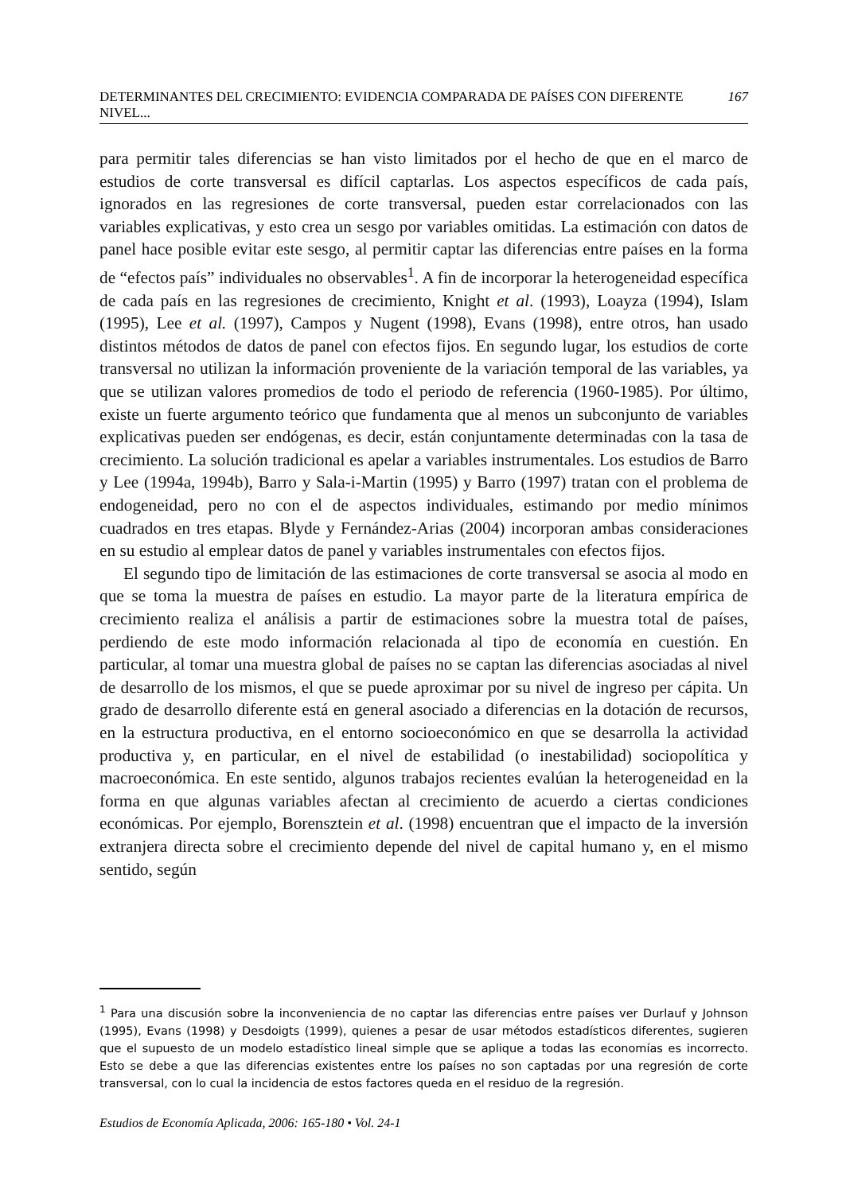DETERMINANTES DEL CRECIMIENTO: EVIDENCIA COMPARADA DE PAÍSES CON DIFERENTE NIVEL... 167
para permitir tales diferencias se han visto limitados por el hecho de que en el marco de estudios de corte transversal es difícil captarlas. Los aspectos específicos de cada país, ignorados en las regresiones de corte transversal, pueden estar correlacionados con las variables explicativas, y esto crea un sesgo por variables omitidas. La estimación con datos de panel hace posible evitar este sesgo, al permitir captar las diferencias entre países en la forma de “efectos país” individuales no observables<sup>1</sup>. A fin de incorporar la heterogeneidad específica de cada país en las regresiones de crecimiento, Knight et al. (1993), Loayza (1994), Islam (1995), Lee et al. (1997), Campos y Nugent (1998), Evans (1998), entre otros, han usado distintos métodos de datos de panel con efectos fijos. En segundo lugar, los estudios de corte transversal no utilizan la información proveniente de la variación temporal de las variables, ya que se utilizan valores promedios de todo el periodo de referencia (1960-1985). Por último, existe un fuerte argumento teórico que fundamenta que al menos un subconjunto de variables explicativas pueden ser endógenas, es decir, están conjuntamente determinadas con la tasa de crecimiento. La solución tradicional es apelar a variables instrumentales. Los estudios de Barro y Lee (1994a, 1994b), Barro y Sala-i-Martin (1995) y Barro (1997) tratan con el problema de endogeneidad, pero no con el de aspectos individuales, estimando por medio mínimos cuadrados en tres etapas. Blyde y Fernández-Arias (2004) incorporan ambas consideraciones en su estudio al emplear datos de panel y variables instrumentales con efectos fijos.
El segundo tipo de limitación de las estimaciones de corte transversal se asocia al modo en que se toma la muestra de países en estudio. La mayor parte de la literatura empírica de crecimiento realiza el análisis a partir de estimaciones sobre la muestra total de países, perdiendo de este modo información relacionada al tipo de economía en cuestión. En particular, al tomar una muestra global de países no se captan las diferencias asociadas al nivel de desarrollo de los mismos, el que se puede aproximar por su nivel de ingreso per cápita. Un grado de desarrollo diferente está en general asociado a diferencias en la dotación de recursos, en la estructura productiva, en el entorno socioeconómico en que se desarrolla la actividad productiva y, en particular, en el nivel de estabilidad (o inestabilidad) sociopolítica y macroeconómica. En este sentido, algunos trabajos recientes evalúan la heterogeneidad en la forma en que algunas variables afectan al crecimiento de acuerdo a ciertas condiciones económicas. Por ejemplo, Borensztein et al. (1998) encuentran que el impacto de la inversión extranjera directa sobre el crecimiento depende del nivel de capital humano y, en el mismo sentido, según
<sup>1</sup> Para una discusión sobre la inconveniencia de no captar las diferencias entre países ver Durlauf y Johnson (1995), Evans (1998) y Desdoigts (1999), quienes a pesar de usar métodos estadísticos diferentes, sugieren que el supuesto de un modelo estadístico lineal simple que se aplique a todas las economías es incorrecto. Esto se debe a que las diferencias existentes entre los países no son captadas por una regresión de corte transversal, con lo cual la incidencia de estos factores queda en el residuo de la regresión.
Estudios de Economía Aplicada, 2006: 165-180 • Vol. 24-1